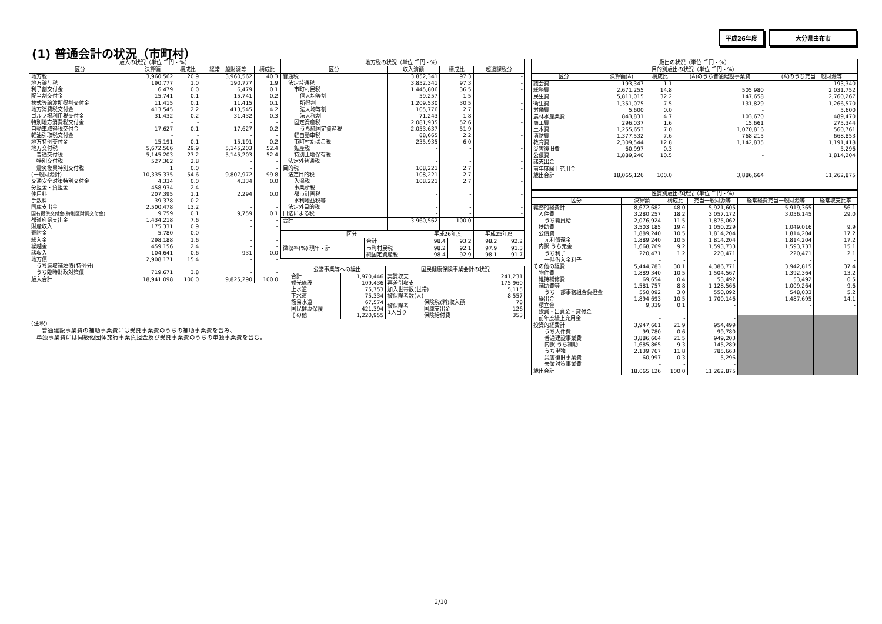平成26年度 大分県由布市
(1) 普通会計の状況（市町村）
| 歳入の状況（単位 千円・%） | | | | |
| --- | --- | --- | --- | --- |
| 区分 | 決算額 | 構成比 | 経常一般財源等 | 構成比 |
| 地方税 | 3,960,562 | 20.9 | 3,960,562 | 40.3 |
| 地方譲与税 | 190,777 | 1.0 | 190,777 | 1.9 |
| 利子割交付金 | 6,479 | 0.0 | 6,479 | 0.1 |
| 配当割交付金 | 15,741 | 0.1 | 15,741 | 0.2 |
| 株式等譲渡所得割交付金 | 11,415 | 0.1 | 11,415 | 0.1 |
| 地方消費税交付金 | 413,545 | 2.2 | 413,545 | 4.2 |
| ゴルフ場利用税交付金 | 31,432 | 0.2 | 31,432 | 0.3 |
| 特別地方消費税交付金 | - | - | - | - |
| 自動車取得税交付金 | 17,627 | 0.1 | 17,627 | 0.2 |
| 軽油引取税交付金 | - | - | - | - |
| 地方特例交付金 | 15,191 | 0.1 | 15,191 | 0.2 |
| 地方交付税 | 5,672,566 | 29.9 | 5,145,203 | 52.4 |
| 普通交付税 | 5,145,203 | 27.2 | 5,145,203 | 52.4 |
| 特別交付税 | 527,362 | 2.8 | - | - |
| 震災復興特別交付税 | 1 | 0.0 | - | - |
| (一般財源計) | 10,335,335 | 54.6 | 9,807,972 | 99.8 |
| 交通安全対策特別交付金 | 4,334 | 0.0 | 4,334 | 0.0 |
| 分担金・負担金 | 458,934 | 2.4 | - | - |
| 使用料 | 207,395 | 1.1 | 2,294 | 0.0 |
| 手数料 | 39,378 | 0.2 | - | - |
| 国庫支出金 | 2,500,478 | 13.2 | - | - |
| 国有提供交付金(特別区財調交付金) | 9,759 | 0.1 | 9,759 | 0.1 |
| 都道府県支出金 | 1,434,218 | 7.6 | - | - |
| 財産収入 | 175,331 | 0.9 | - | - |
| 寄附金 | 5,780 | 0.0 | - | - |
| 繰入金 | 298,188 | 1.6 | - | - |
| 繰越金 | 459,156 | 2.4 | - | - |
| 諸収入 | 104,641 | 0.6 | 931 | 0.0 |
| 地方債 | 2,908,171 | 15.4 | - | - |
| うち減収補填債(特例分) | - | - | - | - |
| うち臨時財政対策債 | 719,671 | 3.8 | - | - |
| 歳入合計 | 18,941,098 | 100.0 | 9,825,290 | 100.0 |
(注釈)
普通建設事業費の補助事業費には受託事業費のうちの補助事業費を含み、
単独事業費には同級他団体施行事業負担金及び受託事業費のうちの単独事業費を含む。
| 地方税の状況（単位 千円・%） | | | |
| --- | --- | --- | --- |
| 区分 | 収入済額 | 構成比 | 超過課税分 |
| 普通税 | 3,852,341 | 97.3 | - |
| 法定普通税 | 3,852,341 | 97.3 | - |
| 市町村民税 | 1,445,806 | 36.5 | - |
| 個人均等割 | 59,257 | 1.5 | - |
| 所得割 | 1,209,530 | 30.5 | - |
| 法人均等割 | 105,776 | 2.7 | - |
| 法人税割 | 71,243 | 1.8 | - |
| 固定資産税 | 2,081,935 | 52.6 | - |
| うち純固定資産税 | 2,053,637 | 51.9 | - |
| 軽自動車税 | 88,665 | 2.2 | - |
| 市町村たばこ税 | 235,935 | 6.0 | - |
| 鉱産税 | - | - | - |
| 特別土地保有税 | - | - | - |
| 法定外普通税 | - | - | - |
| 目的税 | 108,221 | 2.7 | - |
| 法定目的税 | 108,221 | 2.7 | - |
| 入湯税 | 108,221 | 2.7 | - |
| 事業所税 | - | - | - |
| 都市計画税 | - | - | - |
| 水利地益税等 | - | - | - |
| 法定外目的税 | - | - | - |
| 旧法による税 | - | - | - |
| 合計 | 3,960,562 | 100.0 | - |
| 区分 | | 平成26年度 | | 平成25年度 | |
| --- | --- | --- | --- | --- | --- |
| 徴収率(%) 現年・計 | 合計 | 98.4 | 93.2 | 98.2 | 92.2 |
| | 市町村民税 | 98.2 | 92.1 | 97.9 | 91.3 |
| | 純固定資産税 | 98.4 | 92.9 | 98.1 | 91.7 |
| 公営事業等への繰出 | | 国民健康保険事業会計の状況 | | |
| --- | --- | --- | --- | --- |
| 合計 | 1,970,446 | 実質収支 | | 241,231 |
| 観光施設 | 109,436 | 再差引収支 | | 175,960 |
| 上水道 | 75,753 | 加入世帯数(世帯) | | 5,115 |
| 下水道 | 75,334 | 被保険者数(人) | | 8,557 |
| 簡易水道 | 67,574 | 被保険者 1人当り | 保険税(料)収入額 | 78 |
| 国民健康保険 | 421,394 | | 国庫支出金 | 126 |
| その他 | 1,220,955 | | 保険給付費 | 353 |
| 歳出の状況（単位 千円・%） | | | | |
| --- | --- | --- | --- | --- |
| 目的別歳出の状況（単位 千円・%） | | | | |
| 区分 | 決算額(A) | 構成比 | (A)のうち普通建設事業費 | (A)のうち充当一般財源等 |
| 議会費 | 193,347 | 1.1 | - | 193,340 |
| 総務費 | 2,671,255 | 14.8 | 505,980 | 2,031,752 |
| 民生費 | 5,811,015 | 32.2 | 147,658 | 2,760,267 |
| 衛生費 | 1,351,075 | 7.5 | 131,829 | 1,266,570 |
| 労働費 | 5,600 | 0.0 | - | 5,600 |
| 農林水産業費 | 843,831 | 4.7 | 103,670 | 489,470 |
| 商工費 | 296,037 | 1.6 | 15,661 | 275,344 |
| 土木費 | 1,255,653 | 7.0 | 1,070,816 | 560,761 |
| 消防費 | 1,377,532 | 7.6 | 768,215 | 668,853 |
| 教育費 | 2,309,544 | 12.8 | 1,142,835 | 1,191,418 |
| 災害復旧費 | 60,997 | 0.3 | - | 5,296 |
| 公債費 | 1,889,240 | 10.5 | - | 1,814,204 |
| 諸支出金 | - | - | - | - |
| 前年度繰上充用金 | - | - | - | - |
| 歳出合計 | 18,065,126 | 100.0 | 3,886,664 | 11,262,875 |
| 性質別歳出の状況（単位 千円・%） | | | | | |
| --- | --- | --- | --- | --- | --- |
| 区分 | 決算額 | 構成比 | 充当一般財源等 | 経常経費充当一般財源等 | 経常収支比率 |
| 義務的経費計 | 8,672,682 | 48.0 | 5,921,605 | 5,919,365 | 56.1 |
| 人件費 | 3,280,257 | 18.2 | 3,057,172 | 3,056,145 | 29.0 |
| うち職員給 | 2,076,924 | 11.5 | 1,875,062 | - | - |
| 扶助費 | 3,503,185 | 19.4 | 1,050,229 | 1,049,016 | 9.9 |
| 公債費 | 1,889,240 | 10.5 | 1,814,204 | 1,814,204 | 17.2 |
| 元利償還金 | 1,889,240 | 10.5 | 1,814,204 | 1,814,204 | 17.2 |
| 内訳 うち元金 | 1,668,769 | 9.2 | 1,593,733 | 1,593,733 | 15.1 |
| うち利子 | 220,471 | 1.2 | 220,471 | 220,471 | 2.1 |
| 一時借入金利子 | - | - | - | - | - |
| その他の経費 | 5,444,783 | 30.1 | 4,386,771 | 3,942,815 | 37.4 |
| 物件費 | 1,889,340 | 10.5 | 1,504,567 | 1,392,364 | 13.2 |
| 維持補修費 | 69,654 | 0.4 | 53,492 | 53,492 | 0.5 |
| 補助費等 | 1,581,757 | 8.8 | 1,128,566 | 1,009,264 | 9.6 |
| うち一部事務組合負担金 | 550,092 | 3.0 | 550,092 | 548,033 | 5.2 |
| 繰出金 | 1,894,693 | 10.5 | 1,700,146 | 1,487,695 | 14.1 |
| 積立金 | 9,339 | 0.1 | - | - | - |
| 投資・出資金・貸付金 | - | - | - | - | - |
| 前年度繰上充用金 | - | - | - | | |
| 投資的経費計 | 3,947,661 | 21.9 | 954,499 | | |
| うち人件費 | 99,780 | 0.6 | 99,780 | | |
| 普通建設事業費 | 3,886,664 | 21.5 | 949,203 | | |
| 内訳 うち補助 | 1,685,865 | 9.3 | 145,289 | | |
| うち単独 | 2,139,767 | 11.8 | 785,663 | | |
| 災害復旧事業費 | 60,997 | 0.3 | 5,296 | | |
| 失業対策事業費 | - | - | - | | |
| 歳出合計 | 18,065,126 | 100.0 | 11,262,875 | | |
2/10